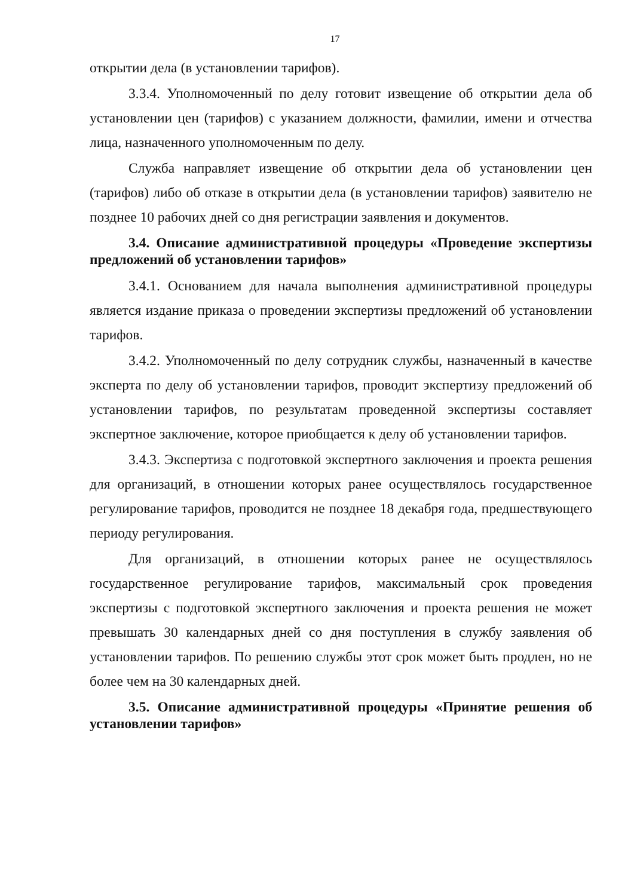17
открытии дела (в установлении тарифов).
3.3.4. Уполномоченный по делу готовит извещение об открытии дела об установлении цен (тарифов) с указанием должности, фамилии, имени и отчества лица, назначенного уполномоченным по делу.
Служба направляет извещение об открытии дела об установлении цен (тарифов) либо об отказе в открытии дела (в установлении тарифов) заявителю не позднее 10 рабочих дней со дня регистрации заявления и документов.
3.4. Описание административной процедуры «Проведение экспертизы предложений об установлении тарифов»
3.4.1. Основанием для начала выполнения административной процедуры является издание приказа о проведении экспертизы предложений об установлении тарифов.
3.4.2. Уполномоченный по делу сотрудник службы, назначенный в качестве эксперта по делу об установлении тарифов, проводит экспертизу предложений об установлении тарифов, по результатам проведенной экспертизы составляет экспертное заключение, которое приобщается к делу об установлении тарифов.
3.4.3. Экспертиза с подготовкой экспертного заключения и проекта решения для организаций, в отношении которых ранее осуществлялось государственное регулирование тарифов, проводится не позднее 18 декабря года, предшествующего периоду регулирования.
Для организаций, в отношении которых ранее не осуществлялось государственное регулирование тарифов, максимальный срок проведения экспертизы с подготовкой экспертного заключения и проекта решения не может превышать 30 календарных дней со дня поступления в службу заявления об установлении тарифов. По решению службы этот срок может быть продлен, но не более чем на 30 календарных дней.
3.5. Описание административной процедуры «Принятие решения об установлении тарифов»